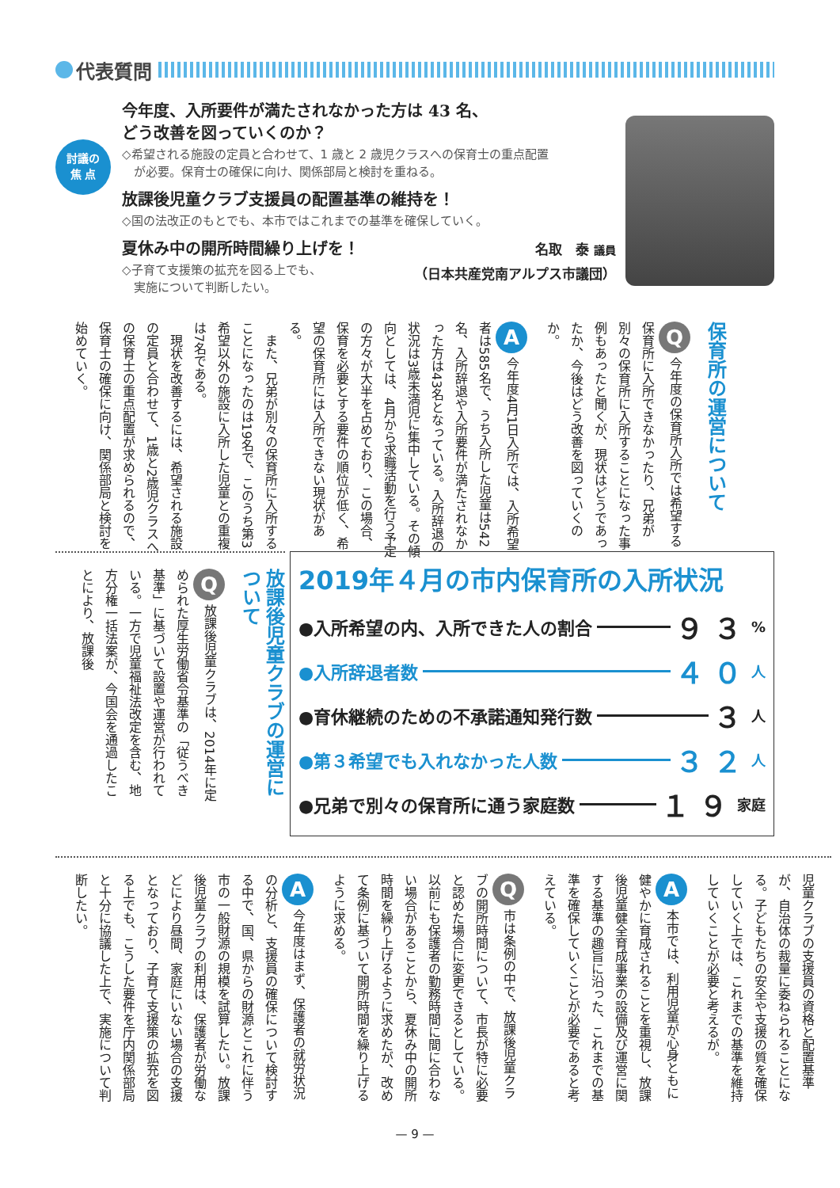代表質問
討議の
焦 点
今年度、入所要件が満たされなかった方は 43 名、
どう改善を図っていくのか？
◇希望される施設の定員と合わせて、1 歳と 2 歳児クラスへの保育士の重点配置
　が必要。保育士の確保に向け、関係部局と検討を重ねる。
放課後児童クラブ支援員の配置基準の維持を！
◇国の法改正のもとでも、本市ではこれまでの基準を確保していく。
夏休み中の開所時間繰り上げを！
◇子育て支援策の拡充を図る上でも、
　実施について判断したい。
名取　泰 議員
（日本共産党南アルプス市議団）
保育所の運営について
Q 今年度の保育所入所では希望する保育所に入所できなかったり、兄弟が別々の保育所に入所することになった事例もあったと聞くが、現状はどうであったか、今後はどう改善を図っていくのか。
A 今年度4月1日入所では、入所希望者は585名で、うち入所した児童は542名、入所辞退や入所要件が満たされなかった方は43名となっている。入所辞退の状況は3歳未満児に集中している。その傾向としては、4月から求職活動を行う予定の方々が大半を占めており、この場合、保育を必要とする要件の順位が低く、希望の保育所には入所できない現状がある。
　また、兄弟が別々の保育所に入所することになったのは19名で、このうち第3希望以外の施設に入所した児童との重複は7名である。
　現状を改善するには、希望される施設の定員と合わせて、1歳と2歳児クラスへの保育士の重点配置が求められるので、保育士の確保に向け、関係部局と検討を始めていく。
2019年４月の市内保育所の入所状況
●入所希望の内、入所できた人の割合 ９３%
●入所辞退者数 ４０ 人
●育休継続のための不承諾通知発行数 ３ 人
●第３希望でも入れなかった人数 ３２ 人
●兄弟で別々の保育所に通う家庭数 １９ 家庭
放課後児童クラブの運営について
Q 放課後児童クラブは、2014年に定められた厚生労働省令基準の「従うべき基準」に基づいて設置や運営が行われている。一方で児童福祉法改定を含む、地方分権一括法案が、今国会を通過したことにより、放課後
児童クラブの支援員の資格と配置基準が、自治体の裁量に委ねられることになる。子どもたちの安全や支援の質を確保していく上では、これまでの基準を維持していくことが必要と考えるが。
A 本市では、利用児童が心身ともに健やかに育成されることを重視し、放課後児童健全育成事業の設備及び運営に関する基準の趣旨に沿った、これまでの基準を確保していくことが必要であると考えている。
Q 市は条例の中で、放課後児童クラブの開所時間について、市長が特に必要と認めた場合に変更できるとしている。以前にも保護者の勤務時間に間に合わない場合があることから、夏休み中の開所時間を繰り上げるように求めたが、改めて条例に基づいて開所時間を繰り上げるように求める。
A 今年度はまず、保護者の就労状況の分析と、支援員の確保について検討する中で、国、県からの財源とこれに伴う市の一般財源の規模を試算したい。放課後児童クラブの利用は、保護者が労働などにより昼間、家庭にいない場合の支援となっており、子育て支援策の拡充を図る上でも、こうした要件を庁内関係部局と十分に協議した上で、実施について判断したい。
— 9 —